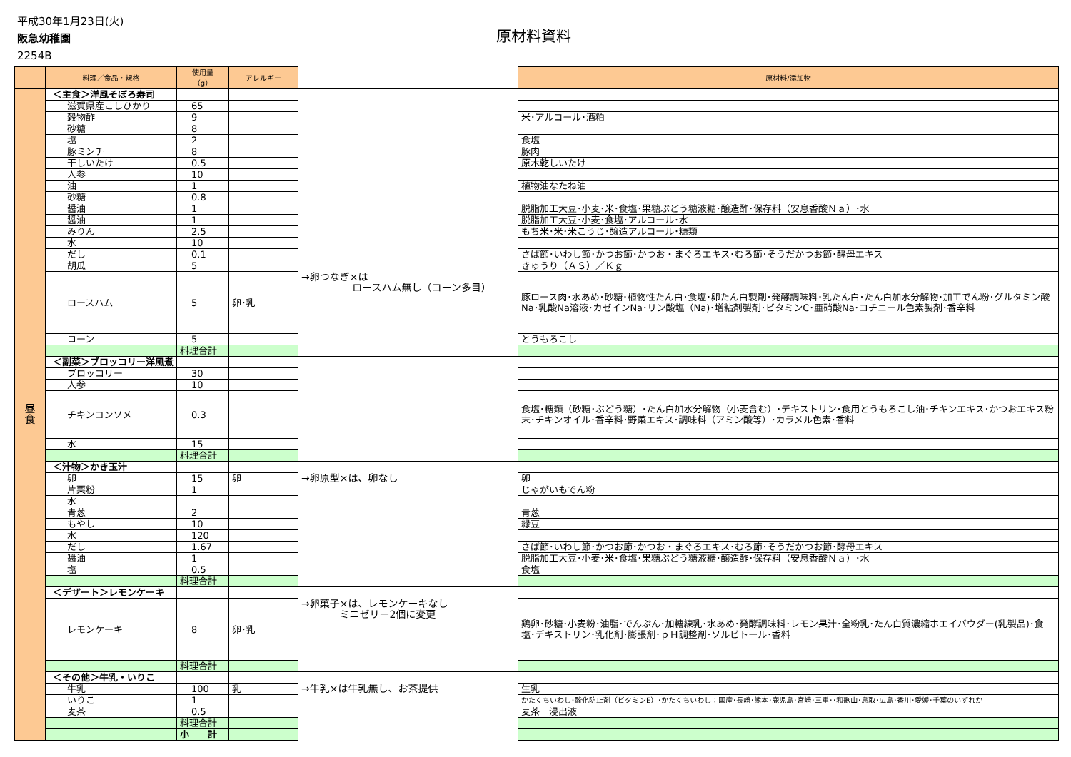平成30年1月23日(火)
阪急幼稚園
2254B
原材料資料
| | 料理／食品・規格 | 使用量 （g） | アレルギー | | 原材料/添加物 |
| --- | --- | --- | --- | --- | --- |
| 昼 食 | ＜主食＞洋風そぼろ寿司 | | | | |
| | 滋賀県産こしひかり | 65 | | | |
| | 穀物酢 | 9 | | | 米･アルコール･酒粕 |
| | 砂糖 | 8 | | | |
| | 塩 | 2 | | | 食塩 |
| | 豚ミンチ | 8 | | | 豚肉 |
| | 干しいたけ | 0.5 | | | 原木乾しいたけ |
| | 人参 | 10 | | | |
| | 油 | 1 | | | 植物油なたね油 |
| | 砂糖 | 0.8 | | | |
| | 醤油 | 1 | | | 脱脂加工大豆･小麦･米･食塩･果糖ぶどう糖液糖･醸造酢･保存料（安息香酸Ｎａ）･水 |
| | 醤油 | 1 | | | 脱脂加工大豆･小麦･食塩･アルコール･水 |
| | みりん | 2.5 | | | もち米･米･米こうじ･醸造アルコール･糖類 |
| | 水 | 10 | | | |
| | だし | 0.1 | | | さば節･いわし節･かつお節･かつお・まぐろエキス･むろ節･そうだかつお節･酵母エキス |
| | 胡瓜 | 5 | | | きゅうり（ＡＳ）／Ｋｇ |
| | ロースハム | 5 | 卵･乳 | →卵つなぎ×は ロースハム無し（コーン多目） | 豚ロース肉･水あめ･砂糖･植物性たん白･食塩･卵たん白製剤･発酵調味料･乳たん白･たん白加水分解物･加工でん粉･グルタミン酸Na･乳酸Na溶液･カゼインNa･リン酸塩（Na)･増粘剤製剤･ビタミンC･亜硝酸Na･コチニール色素製剤･香辛料 |
| | コーン | 5 | | | とうもろこし |
| | | 料理合計 | | | |
| | ＜副菜＞ブロッコリー洋風煮 | | | | |
| | ブロッコリー | 30 | | | |
| | 人参 | 10 | | | |
| | チキンコンソメ | 0.3 | | | 食塩･糖類（砂糖･ぶどう糖）･たん白加水分解物（小麦含む）･デキストリン･食用とうもろこし油･チキンエキス･かつおエキス粉末･チキンオイル･香辛料･野菜エキス･調味料（アミン酸等）･カラメル色素･香料 |
| | 水 | 15 | | | |
| | | 料理合計 | | | |
| | ＜汁物＞かき玉汁 | | | | |
| | 卵 | 15 | 卵 | →卵原型×は、卵なし | 卵 |
| | 片栗粉 | 1 | | | じゃがいもでん粉 |
| | 水 | | | | |
| | 青葱 | 2 | | | 青葱 |
| | もやし | 10 | | | 緑豆 |
| | 水 | 120 | | | |
| | だし | 1.67 | | | さば節･いわし節･かつお節･かつお・まぐろエキス･むろ節･そうだかつお節･酵母エキス |
| | 醤油 | 1 | | | 脱脂加工大豆･小麦･米･食塩･果糖ぶどう糖液糖･醸造酢･保存料（安息香酸Ｎａ）･水 |
| | 塩 | 0.5 | | | 食塩 |
| | | 料理合計 | | | |
| | ＜デザート＞レモンケーキ | | | | |
| | レモンケーキ | 8 | 卵･乳 | →卵菓子×は、レモンケーキなし ミニゼリー2個に変更 | 鶏卵･砂糖･小麦粉･油脂･でんぷん･加糖練乳･水あめ･発酵調味料･レモン果汁･全粉乳･たん白質濃縮ホエイパウダー(乳製品)･食塩･デキストリン･乳化剤･膨張剤･ｐＨ調整剤･ソルビトール･香料 |
| | | 料理合計 | | | |
| | ＜その他＞牛乳・いりこ | | | | |
| | 牛乳 | 100 | 乳 | →牛乳×は牛乳無し、お茶提供 | 生乳 |
| | いりこ | 1 | | | かたくちいわし･酸化防止剤（ビタミンE）･かたくちいわし：国産･長崎･熊本･鹿児島･宮崎･三重･･和歌山･鳥取･広島･香川･愛媛･千葉のいずれか |
| | 麦茶 | 0.5 | | | 麦茶 浸出液 |
| | | 料理合計 | | | |
| | | 小 計 | | | |